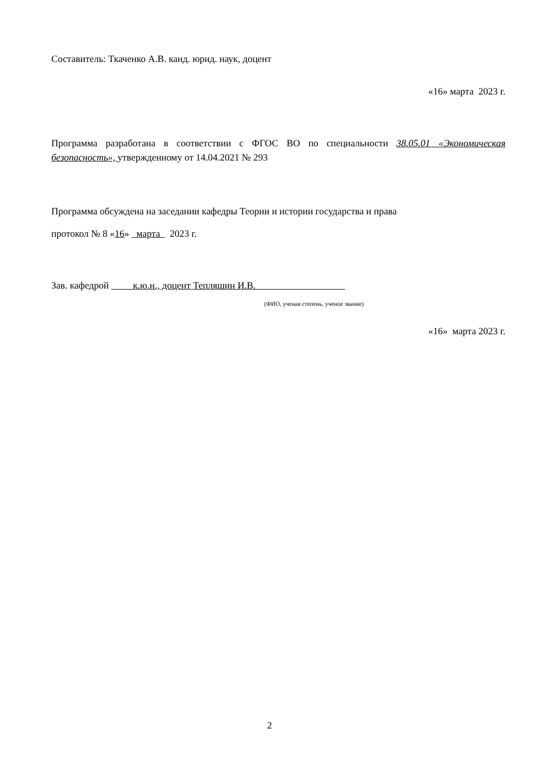Составитель: Ткаченко А.В. канд. юрид. наук, доцент
«16» марта 2023 г.
Программа разработана в соответствии с ФГОС ВО по специальности 38.05.01 «Экономическая безопасность», утвержденному от 14.04.2021 № 293
Программа обсуждена на заседании кафедры Теории и истории государства и права
протокол № 8 «16» марта 2023 г.
Зав. кафедрой к.ю.н., доцент Тепляшин И.В.
(ФИО, ученая степень, ученое звание)
«16» марта 2023 г.
2